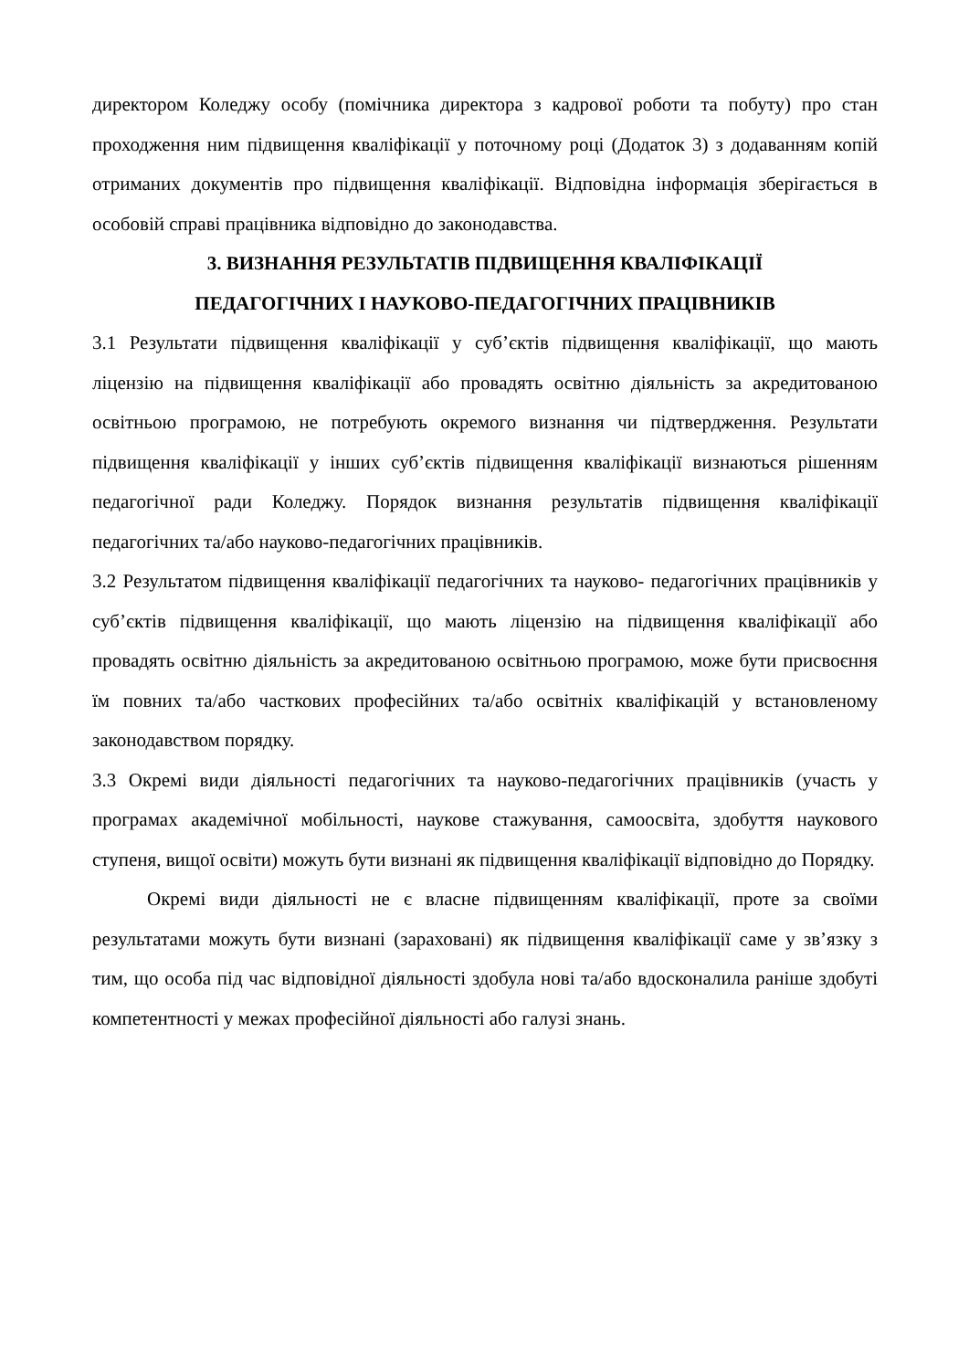директором Коледжу особу (помічника директора з кадрової роботи та побуту) про стан проходження ним підвищення кваліфікації у поточному році (Додаток 3) з додаванням копій отриманих документів про підвищення кваліфікації. Відповідна інформація зберігається в особовій справі працівника відповідно до законодавства.
3. ВИЗНАННЯ РЕЗУЛЬТАТІВ ПІДВИЩЕННЯ КВАЛІФІКАЦІЇ
ПЕДАГОГІЧНИХ І НАУКОВО-ПЕДАГОГІЧНИХ ПРАЦІВНИКІВ
3.1 Результати підвищення кваліфікації у суб’єктів підвищення кваліфікації, що мають ліцензію на підвищення кваліфікації або провадять освітню діяльність за акредитованою освітньою програмою, не потребують окремого визнання чи підтвердження. Результати підвищення кваліфікації у інших суб’єктів підвищення кваліфікації визнаються рішенням педагогічної ради Коледжу. Порядок визнання результатів підвищення кваліфікації педагогічних та/або науково-педагогічних працівників.
3.2 Результатом підвищення кваліфікації педагогічних та науково- педагогічних працівників у суб’єктів підвищення кваліфікації, що мають ліцензію на підвищення кваліфікації або провадять освітню діяльність за акредитованою освітньою програмою, може бути присвоєння їм повних та/або часткових професійних та/або освітніх кваліфікацій у встановленому законодавством порядку.
3.3 Окремі види діяльності педагогічних та науково-педагогічних працівників (участь у програмах академічної мобільності, наукове стажування, самоосвіта, здобуття наукового ступеня, вищої освіти) можуть бути визнані як підвищення кваліфікації відповідно до Порядку.
Окремі види діяльності не є власне підвищенням кваліфікації, проте за своїми результатами можуть бути визнані (зараховані) як підвищення кваліфікації саме у зв’язку з тим, що особа під час відповідної діяльності здобула нові та/або вдосконалила раніше здобуті компетентності у межах професійної діяльності або галузі знань.